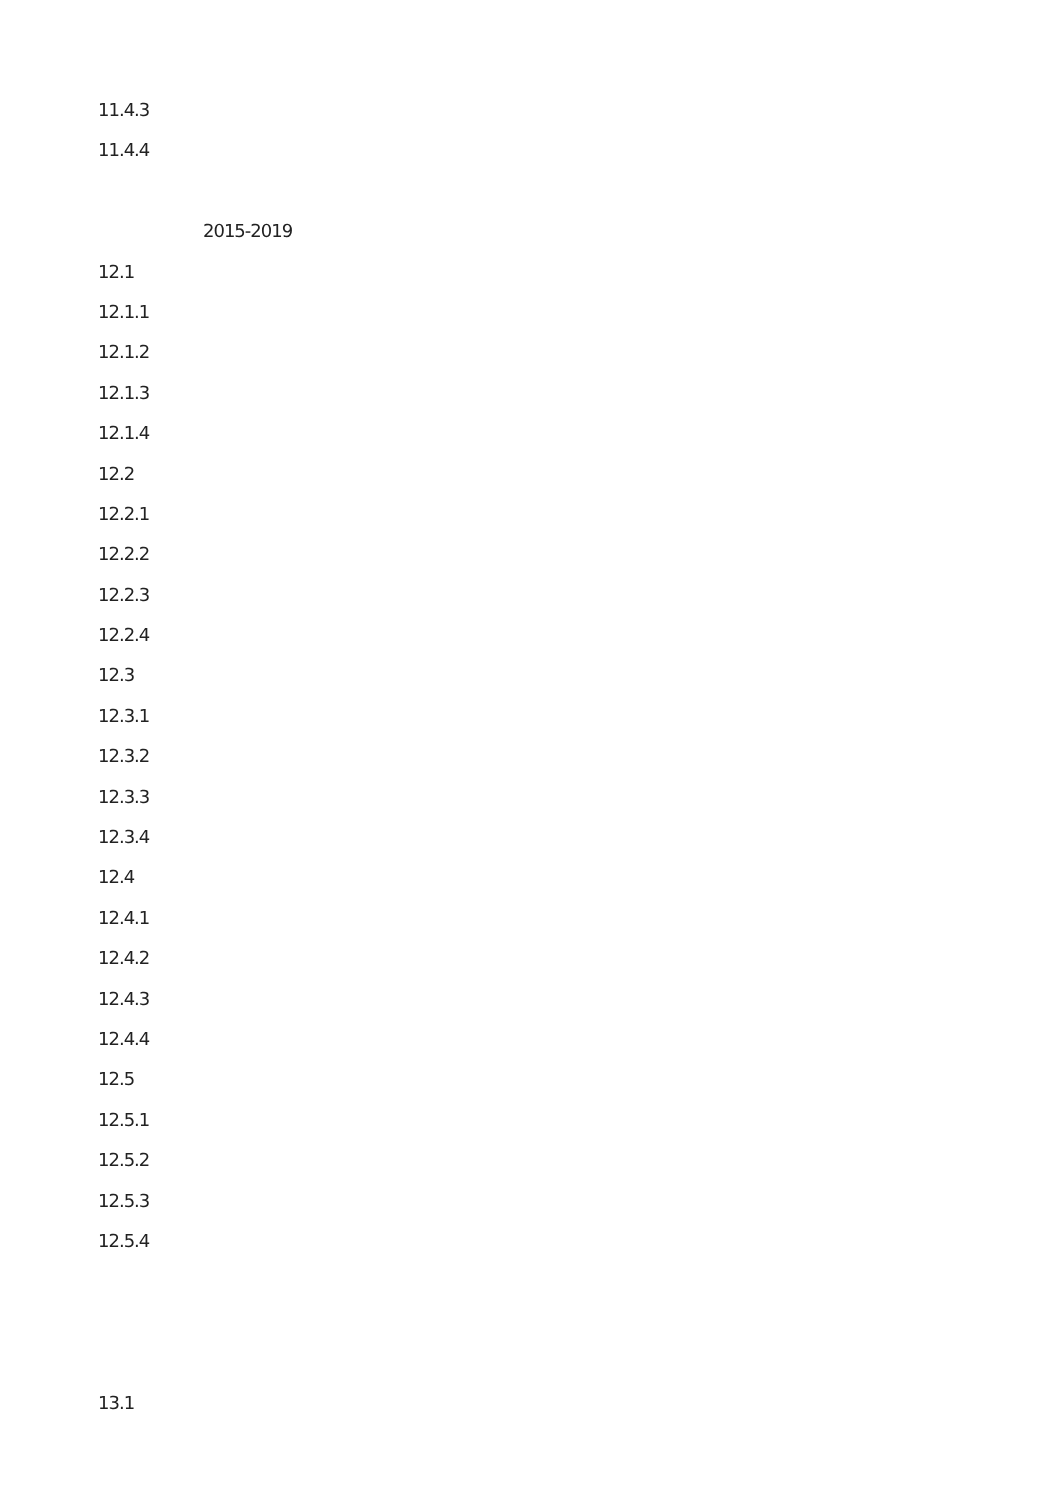11.4.3
11.4.4
2015-2019
12.1
12.1.1
12.1.2
12.1.3
12.1.4
12.2
12.2.1
12.2.2
12.2.3
12.2.4
12.3
12.3.1
12.3.2
12.3.3
12.3.4
12.4
12.4.1
12.4.2
12.4.3
12.4.4
12.5
12.5.1
12.5.2
12.5.3
12.5.4
13.1